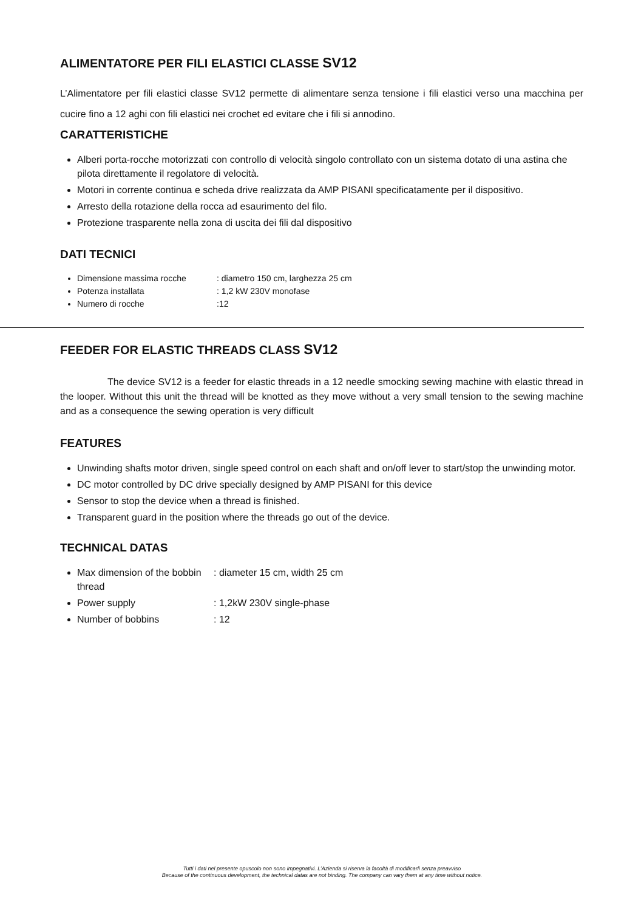ALIMENTATORE PER FILI ELASTICI CLASSE SV12
L’Alimentatore per fili elastici classe SV12 permette di alimentare senza tensione i fili elastici verso una macchina per cucire fino a 12 aghi con fili elastici nei crochet ed evitare che i fili si annodino.
CARATTERISTICHE
Alberi porta-rocche motorizzati con controllo di velocità singolo controllato con un sistema dotato di una astina che pilota direttamente il regolatore di velocità.
Motori in corrente continua e scheda drive realizzata da AMP PISANI specificatamente per il dispositivo.
Arresto della rotazione della rocca ad esaurimento del filo.
Protezione trasparente nella zona di uscita dei fili dal dispositivo
DATI TECNICI
Dimensione massima rocche : diametro 150 cm, larghezza 25 cm
Potenza installata : 1,2 kW 230V monofase
Numero di rocche :12
FEEDER FOR ELASTIC THREADS CLASS SV12
The device SV12 is a feeder for elastic threads in a 12 needle smocking sewing machine with elastic thread in the looper. Without this unit the thread will be knotted as they move without a very small tension to the sewing machine and as a consequence the sewing operation is very difficult
FEATURES
Unwinding shafts motor driven, single speed control on each shaft and on/off lever to start/stop the unwinding motor.
DC motor controlled by DC drive specially designed by AMP PISANI for this device
Sensor to stop the device when a thread is finished.
Transparent guard in the position where the threads go out of the device.
TECHNICAL DATAS
Max dimension of the bobbin thread : diameter 15 cm, width 25 cm
Power supply : 1,2kW 230V single-phase
Number of bobbins : 12
Tutti i dati nel presente opuscolo non sono impegnativi. L’Azienda si riserva la facoltà di modificarli senza preavviso
Because of the continuous development, the technical datas are not binding. The company can vary them at any time without notice.